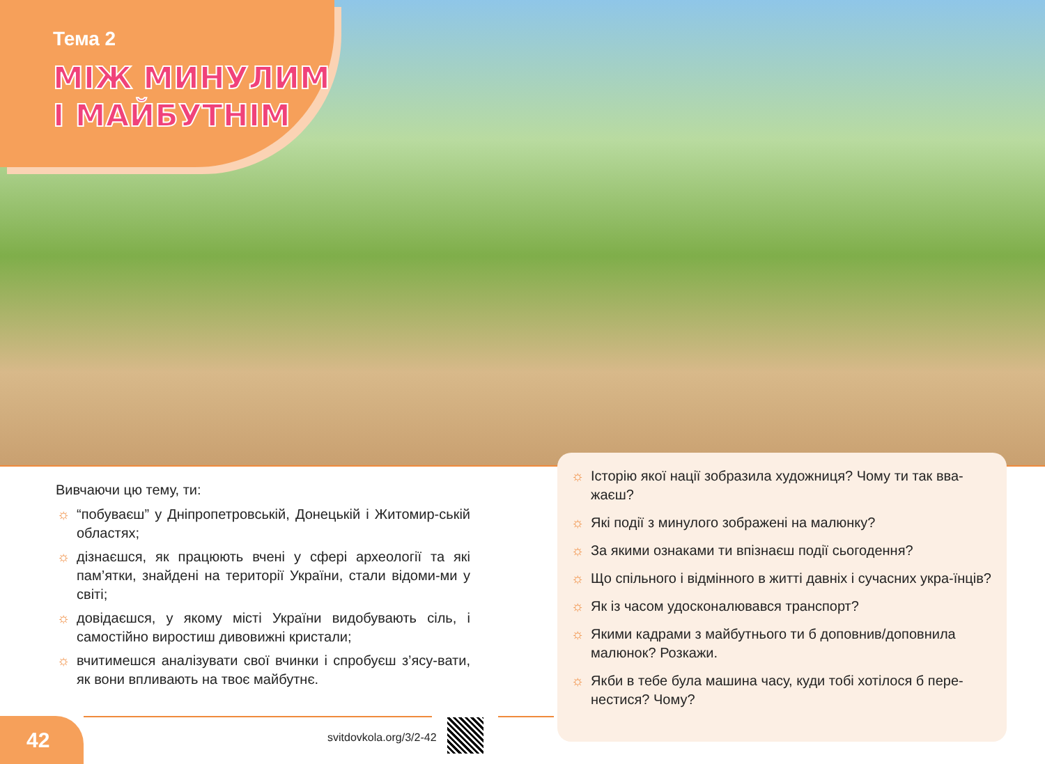Тема 2
МІЖ МИНУЛИМ
І МАЙБУТНІМ
Вивчаючи цю тему, ти:
☼ “побуваєш” у Дніпропетровській, Донецькій і Житомир-ській областях;
☼ дізнаєшся, як працюють вчені у сфері археології та які пам’ятки, знайдені на території України, стали відоми-ми у світі;
☼ довідаєшся, у якому місті України видобувають сіль, і самостійно виростиш дивовижні кристали;
☼ вчитимешся аналізувати свої вчинки і спробуєш з’ясу-вати, як вони впливають на твоє майбутнє.
☼ Історію якої нації зобразила художниця? Чому ти так вва-жаєш?
☼ Які події з минулого зображені на малюнку?
☼ За якими ознаками ти впізнаєш події сьогодення?
☼ Що спільного і відмінного в житті давніх і сучасних укра-їнців?
☼ Як із часом удосконалювався транспорт?
☼ Якими кадрами з майбутнього ти б доповнив/доповнила малюнок? Розкажи.
☼ Якби в тебе була машина часу, куди тобі хотілося б пере-нестися? Чому?
42 svitdovkola.org/3/2-42